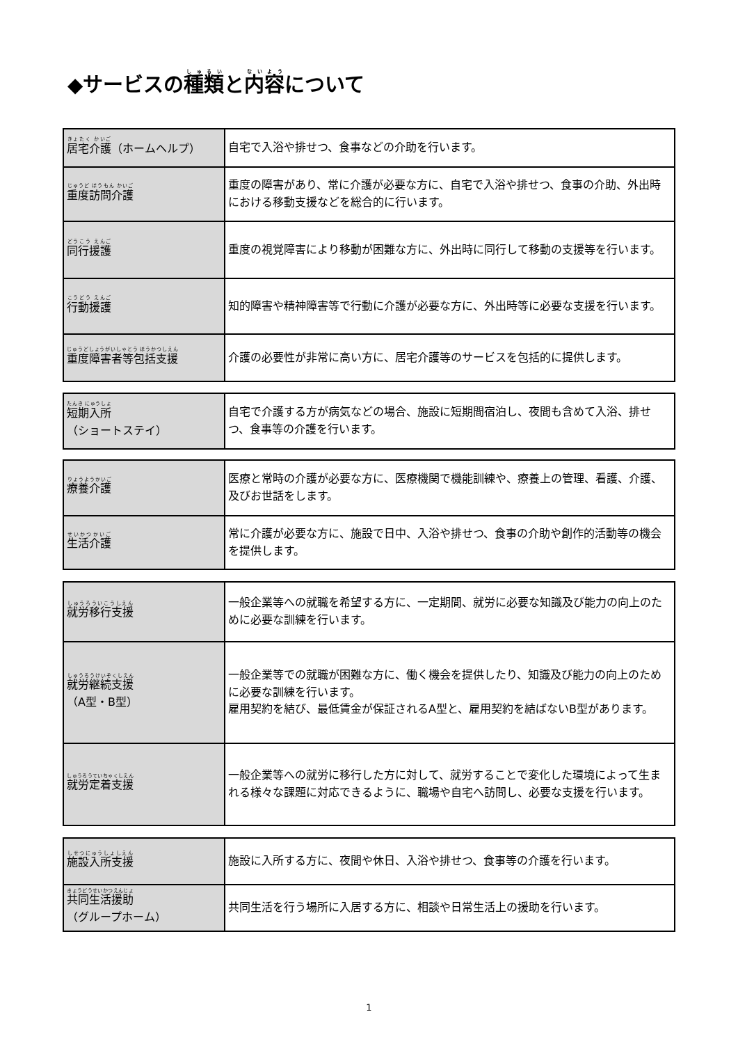◆サービスの種類と内容について
| 居宅介護 （ホームヘルプ） | 自宅で入浴や排せつ、食事などの介助を行います。 |
| 重度訪問介護 | 重度の障害があり、常に介護が必要な方に、自宅で入浴や排せつ、食事の介助、外出時における移動支援などを総合的に行います。 |
| 同行援護 | 重度の視覚障害により移動が困難な方に、外出時に同行して移動の支援等を行います。 |
| 行動援護 | 知的障害や精神障害等で行動に介護が必要な方に、外出時等に必要な支援を行います。 |
| 重度障害者等包括支援 | 介護の必要性が非常に高い方に、居宅介護等のサービスを包括的に提供します。 |
| 短期入所 （ショートステイ） | 自宅で介護する方が病気などの場合、施設に短期間宿泊し、夜間も含めて入浴、排せつ、食事等の介護を行います。 |
| 療養介護 | 医療と常時の介護が必要な方に、医療機関で機能訓練や、療養上の管理、看護、介護、及びお世話をします。 |
| 生活介護 | 常に介護が必要な方に、施設で日中、入浴や排せつ、食事の介助や創作的活動等の機会を提供します。 |
| 就労移行支援 | 一般企業等への就職を希望する方に、一定期間、就労に必要な知識及び能力の向上のために必要な訓練を行います。 |
| 就労継続支援 （A型・B型） | 一般企業等での就職が困難な方に、働く機会を提供したり、知識及び能力の向上のために必要な訓練を行います。 雇用契約を結び、最低賃金が保証されるA型と、雇用契約を結ばないB型があります。 |
| 就労定着支援 | 一般企業等への就労に移行した方に対して、就労することで変化した環境によって生まれる様々な課題に対応できるように、職場や自宅へ訪問し、必要な支援を行います。 |
| 施設入所支援 | 施設に入所する方に、夜間や休日、入浴や排せつ、食事等の介護を行います。 |
| 共同生活援助 （グループホーム） | 共同生活を行う場所に入居する方に、相談や日常生活上の援助を行います。 |
1